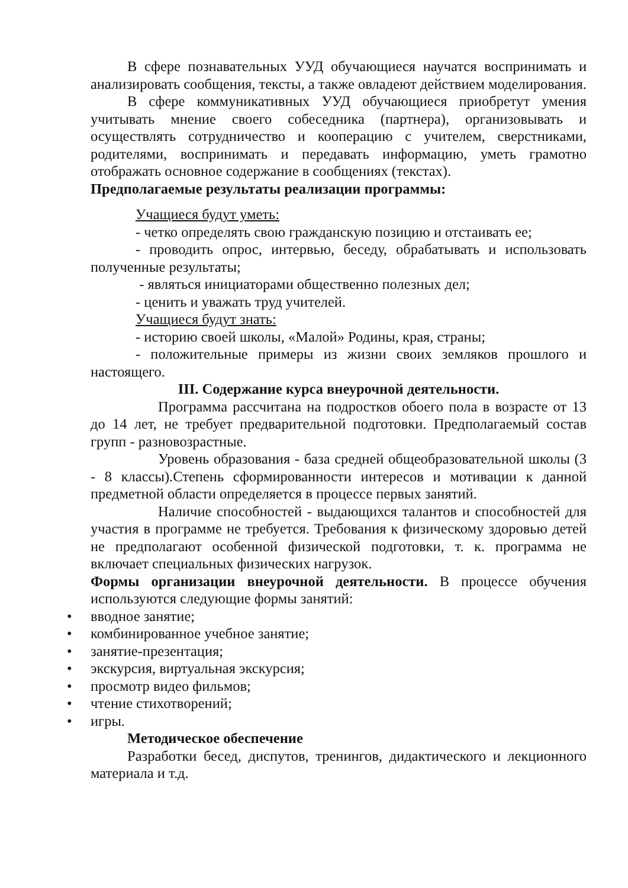В сфере познавательных УУД обучающиеся научатся воспринимать и анализировать сообщения, тексты, а также овладеют действием моделирования.
В сфере коммуникативных УУД обучающиеся приобретут умения учитывать мнение своего собеседника (партнера), организовывать и осуществлять сотрудничество и кооперацию с учителем, сверстниками, родителями, воспринимать и передавать информацию, уметь грамотно отображать основное содержание в сообщениях (текстах).
Предполагаемые результаты реализации программы:
Учащиеся будут уметь:
- четко определять свою гражданскую позицию и отстаивать ее;
- проводить опрос, интервью, беседу, обрабатывать и использовать полученные результаты;
- являться инициаторами общественно полезных дел;
- ценить и уважать труд учителей.
Учащиеся будут знать:
- историю своей школы, «Малой» Родины, края, страны;
- положительные примеры из жизни своих земляков прошлого и настоящего.
III. Содержание курса внеурочной деятельности.
Программа рассчитана на подростков обоего пола в возрасте от 13 до 14 лет, не требует предварительной подготовки. Предполагаемый состав групп - разновозрастные.
Уровень образования - база средней общеобразовательной школы (3 - 8 классы).Степень сформированности интересов и мотивации к данной предметной области определяется в процессе первых занятий.
Наличие способностей - выдающихся талантов и способностей для участия в программе не требуется. Требования к физическому здоровью детей не предполагают особенной физической подготовки, т. к. программа не включает специальных физических нагрузок.
Формы организации внеурочной деятельности. В процессе обучения используются следующие формы занятий:
• вводное занятие;
• комбинированное учебное занятие;
• занятие-презентация;
• экскурсия, виртуальная экскурсия;
• просмотр видео фильмов;
• чтение стихотворений;
• игры.
Методическое обеспечение
Разработки бесед, диспутов, тренингов, дидактического и лекционного материала и т.д.